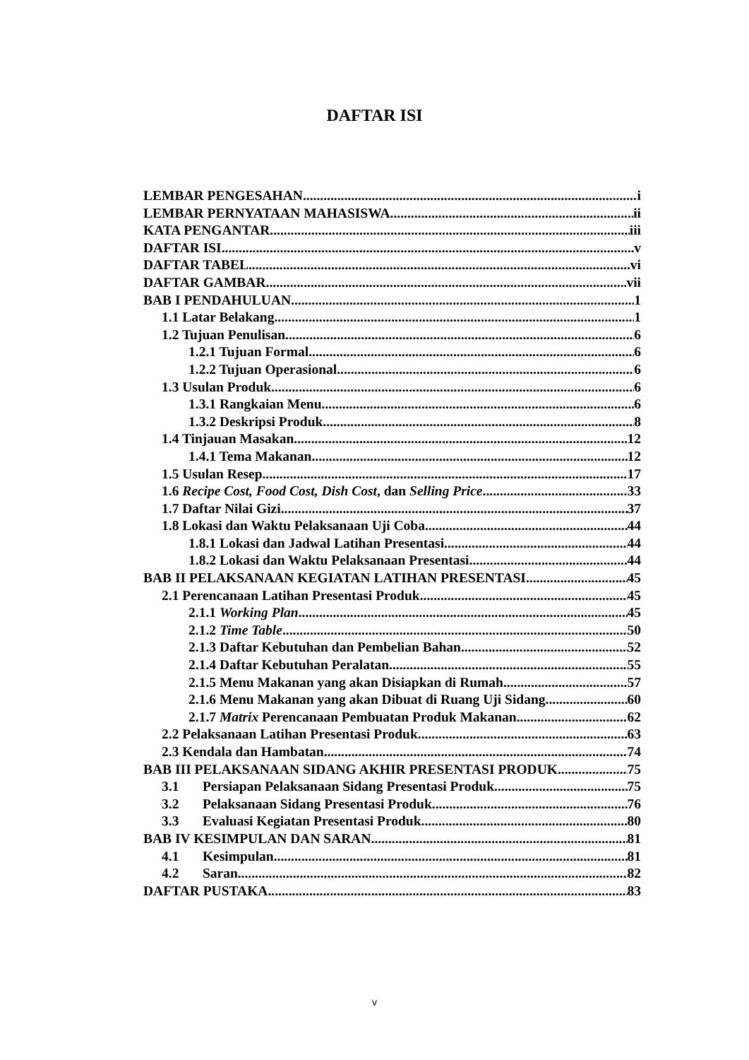DAFTAR ISI
LEMBAR PENGESAHAN i
LEMBAR PERNYATAAN MAHASISWA ii
KATA PENGANTAR iii
DAFTAR ISI v
DAFTAR TABEL vi
DAFTAR GAMBAR vii
BAB I PENDAHULUAN 1
1.1 Latar Belakang 1
1.2 Tujuan Penulisan 6
1.2.1 Tujuan Formal 6
1.2.2 Tujuan Operasional 6
1.3 Usulan Produk 6
1.3.1 Rangkaian Menu 6
1.3.2 Deskripsi Produk 8
1.4 Tinjauan Masakan 12
1.4.1 Tema Makanan 12
1.5 Usulan Resep 17
1.6 Recipe Cost, Food Cost, Dish Cost, dan Selling Price 33
1.7 Daftar Nilai Gizi 37
1.8 Lokasi dan Waktu Pelaksanaan Uji Coba 44
1.8.1 Lokasi dan Jadwal Latihan Presentasi 44
1.8.2 Lokasi dan Waktu Pelaksanaan Presentasi 44
BAB II PELAKSANAAN KEGIATAN LATIHAN PRESENTASI 45
2.1 Perencanaan Latihan Presentasi Produk 45
2.1.1 Working Plan 45
2.1.2 Time Table 50
2.1.3 Daftar Kebutuhan dan Pembelian Bahan 52
2.1.4 Daftar Kebutuhan Peralatan 55
2.1.5 Menu Makanan yang akan Disiapkan di Rumah 57
2.1.6 Menu Makanan yang akan Dibuat di Ruang Uji Sidang 60
2.1.7 Matrix Perencanaan Pembuatan Produk Makanan 62
2.2 Pelaksanaan Latihan Presentasi Produk 63
2.3 Kendala dan Hambatan 74
BAB III PELAKSANAAN SIDANG AKHIR PRESENTASI PRODUK 75
3.1 Persiapan Pelaksanaan Sidang Presentasi Produk 75
3.2 Pelaksanaan Sidang Presentasi Produk 76
3.3 Evaluasi Kegiatan Presentasi Produk 80
BAB IV KESIMPULAN DAN SARAN 81
4.1 Kesimpulan 81
4.2 Saran 82
DAFTAR PUSTAKA 83
v